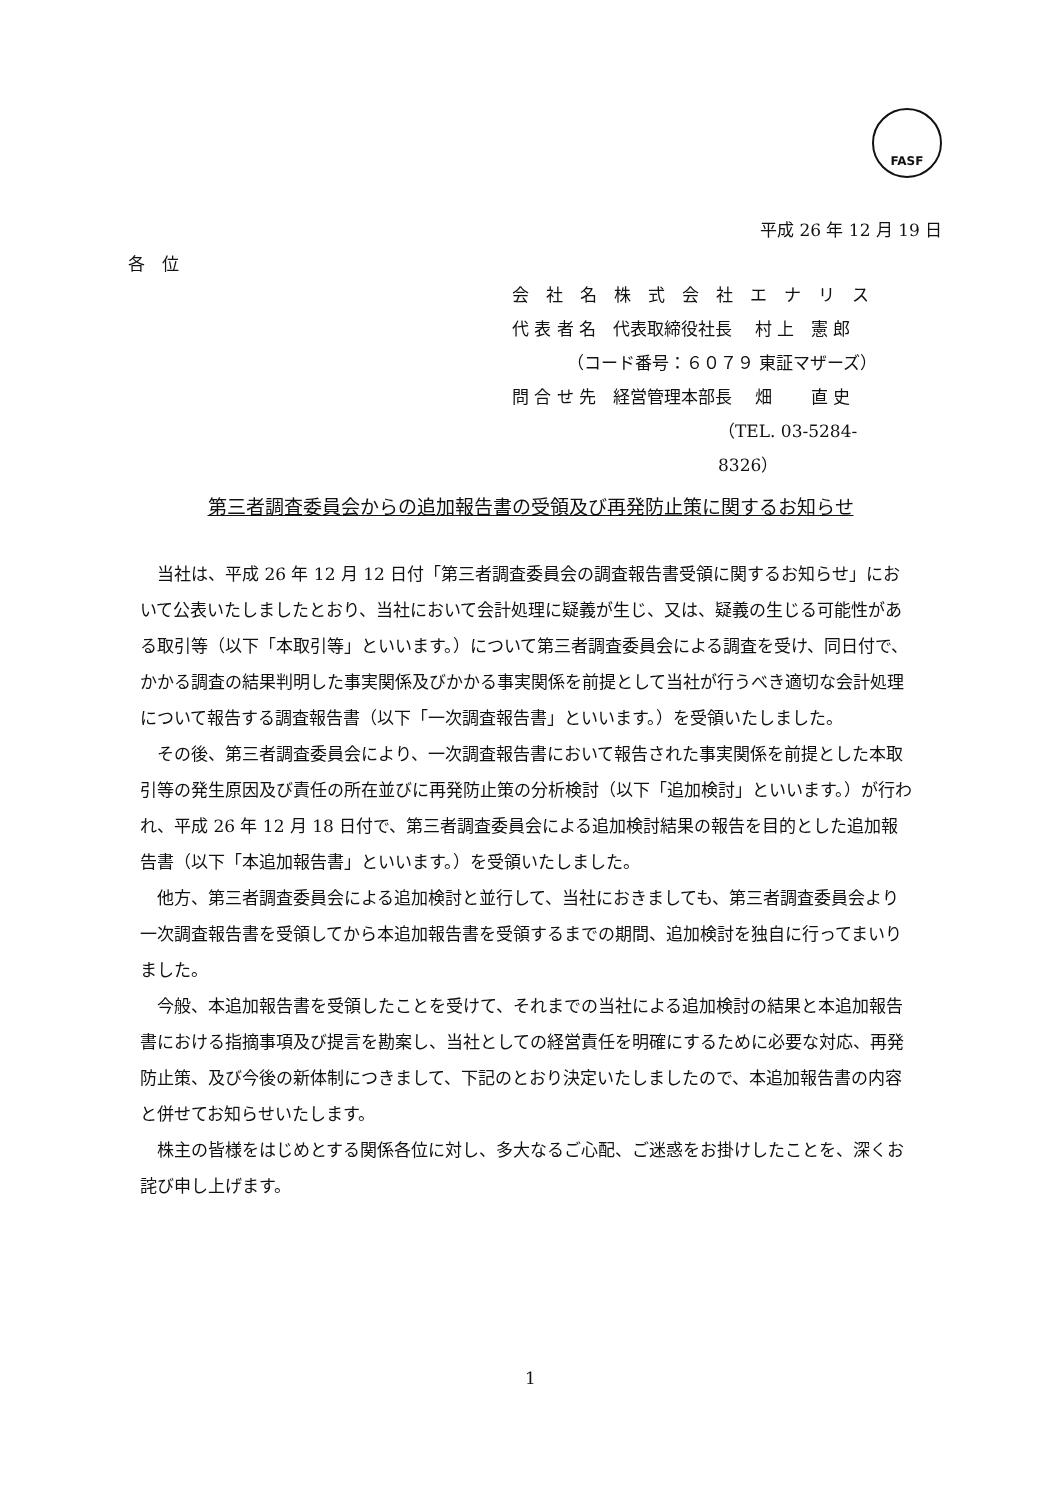FASF
平成 26 年 12 月 19 日
各　位
会　社　名　株　式　会　社　エ　ナ　リ　ス
代 表 者 名　代表取締役社長　 村 上　憲 郎
（コード番号：６０７９ 東証マザーズ）
問 合 せ 先　経営管理本部長　 畑　　 直 史
（TEL. 03-5284-8326）
第三者調査委員会からの追加報告書の受領及び再発防止策に関するお知らせ
当社は、平成 26 年 12 月 12 日付「第三者調査委員会の調査報告書受領に関するお知らせ」において公表いたしましたとおり、当社において会計処理に疑義が生じ、又は、疑義の生じる可能性がある取引等（以下「本取引等」といいます。）について第三者調査委員会による調査を受け、同日付で、かかる調査の結果判明した事実関係及びかかる事実関係を前提として当社が行うべき適切な会計処理について報告する調査報告書（以下「一次調査報告書」といいます。）を受領いたしました。
その後、第三者調査委員会により、一次調査報告書において報告された事実関係を前提とした本取引等の発生原因及び責任の所在並びに再発防止策の分析検討（以下「追加検討」といいます。）が行われ、平成 26 年 12 月 18 日付で、第三者調査委員会による追加検討結果の報告を目的とした追加報告書（以下「本追加報告書」といいます。）を受領いたしました。
他方、第三者調査委員会による追加検討と並行して、当社におきましても、第三者調査委員会より一次調査報告書を受領してから本追加報告書を受領するまでの期間、追加検討を独自に行ってまいりました。
今般、本追加報告書を受領したことを受けて、それまでの当社による追加検討の結果と本追加報告書における指摘事項及び提言を勘案し、当社としての経営責任を明確にするために必要な対応、再発防止策、及び今後の新体制につきまして、下記のとおり決定いたしましたので、本追加報告書の内容と併せてお知らせいたします。
株主の皆様をはじめとする関係各位に対し、多大なるご心配、ご迷惑をお掛けしたことを、深くお詫び申し上げます。
1